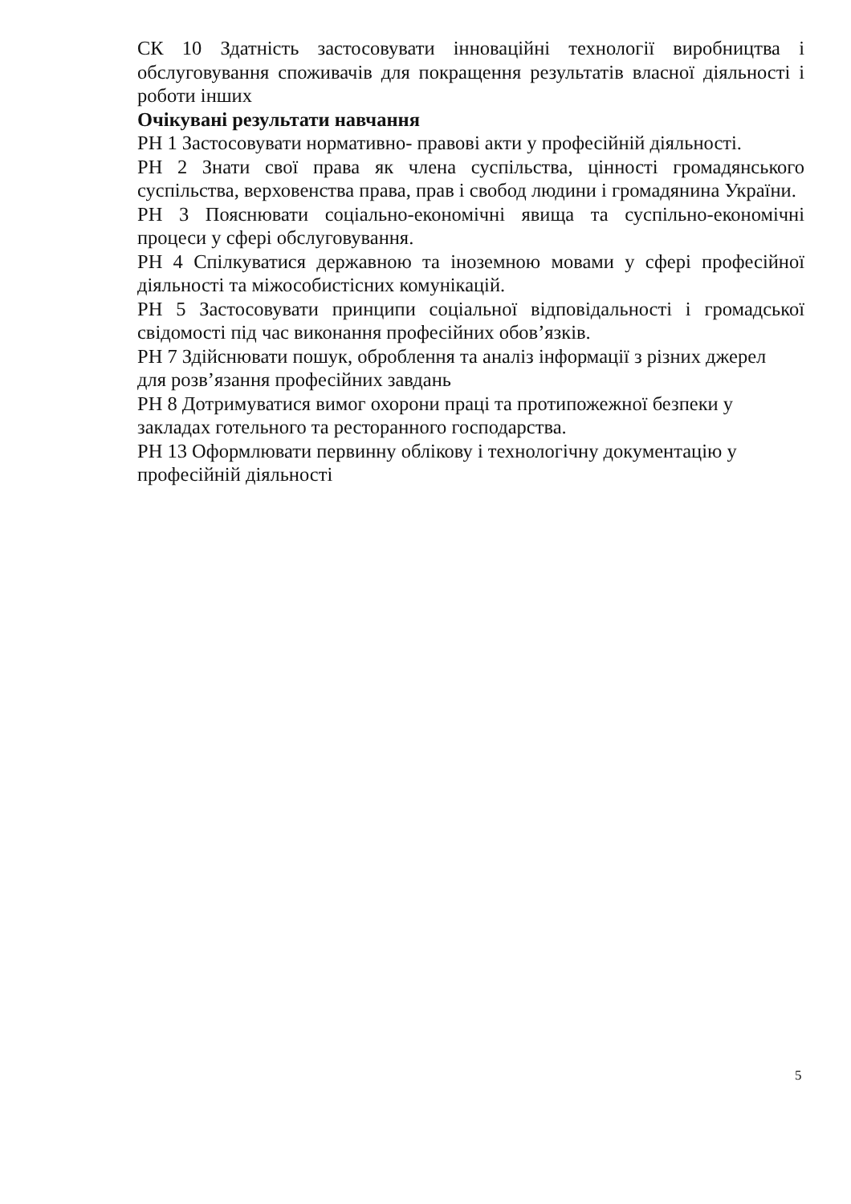СК 10 Здатність застосовувати інноваційні технології виробництва і обслуговування споживачів для покращення результатів власної діяльності і роботи інших
Очікувані результати навчання
РН 1 Застосовувати нормативно- правові акти у професійній діяльності.
РН 2 Знати свої права як члена суспільства, цінності громадянського суспільства, верховенства права, прав і свобод людини і громадянина України.
РН 3 Пояснювати соціально-економічні явища та суспільно-економічні процеси у сфері обслуговування.
РН 4 Спілкуватися державною та іноземною мовами у сфері професійної діяльності та міжособистісних комунікацій.
РН 5 Застосовувати принципи соціальної відповідальності і громадської свідомості під час виконання професійних обов’язків.
РН 7 Здійснювати пошук, оброблення та аналіз інформації з різних джерел
для розв’язання професійних завдань
РН 8 Дотримуватися вимог охорони праці та протипожежної безпеки у
закладах готельного та ресторанного господарства.
РН 13 Оформлювати первинну облікову і технологічну документацію у
професійній діяльності
5